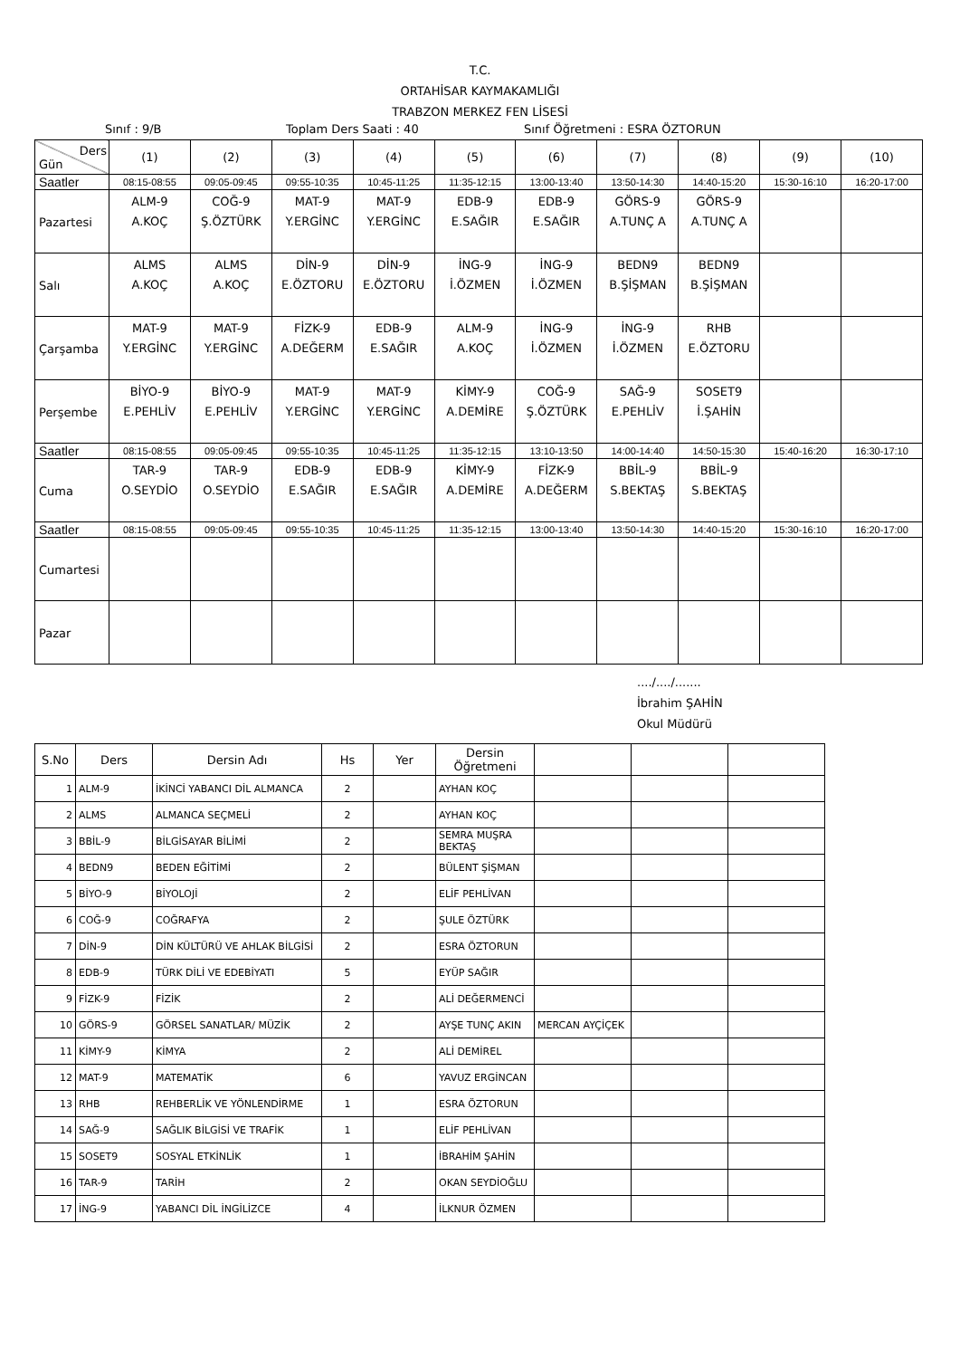T.C.
ORTAHİSAR KAYMAKAMLIĞI
TRABZON MERKEZ FEN LİSESİ
Sınıf : 9/B Toplam Ders Saati : 40 Sınıf Öğretmeni : ESRA ÖZTORUN
| Ders Gün | (1) | (2) | (3) | (4) | (5) | (6) | (7) | (8) | (9) | (10) |
| Saatler | 08:15-08:55 | 09:05-09:45 | 09:55-10:35 | 10:45-11:25 | 11:35-12:15 | 13:00-13:40 | 13:50-14:30 | 14:40-15:20 | 15:30-16:10 | 16:20-17:00 |
| Pazartesi | ALM-9 A.KOÇ | COĞ-9 Ş.ÖZTÜRK | MAT-9 Y.ERGİNC | MAT-9 Y.ERGİNC | EDB-9 E.SAĞIR | EDB-9 E.SAĞIR | GÖRS-9 A.TUNÇ A | GÖRS-9 A.TUNÇ A | | |
| Salı | ALMS A.KOÇ | ALMS A.KOÇ | DİN-9 E.ÖZTORU | DİN-9 E.ÖZTORU | İNG-9 İ.ÖZMEN | İNG-9 İ.ÖZMEN | BEDN9 B.ŞİŞMAN | BEDN9 B.ŞİŞMAN | | |
| Çarşamba | MAT-9 Y.ERGİNC | MAT-9 Y.ERGİNC | FİZK-9 A.DEĞERM | EDB-9 E.SAĞIR | ALM-9 A.KOÇ | İNG-9 İ.ÖZMEN | İNG-9 İ.ÖZMEN | RHB E.ÖZTORU | | |
| Perşembe | BİYO-9 E.PEHLİV | BİYO-9 E.PEHLİV | MAT-9 Y.ERGİNC | MAT-9 Y.ERGİNC | KİMY-9 A.DEMİRE | COĞ-9 Ş.ÖZTÜRK | SAĞ-9 E.PEHLİV | SOSET9 İ.ŞAHİN | | |
| Saatler | 08:15-08:55 | 09:05-09:45 | 09:55-10:35 | 10:45-11:25 | 11:35-12:15 | 13:10-13:50 | 14:00-14:40 | 14:50-15:30 | 15:40-16:20 | 16:30-17:10 |
| Cuma | TAR-9 O.SEYDİO | TAR-9 O.SEYDİO | EDB-9 E.SAĞIR | EDB-9 E.SAĞIR | KİMY-9 A.DEMİRE | FİZK-9 A.DEĞERM | BBİL-9 S.BEKTAŞ | BBİL-9 S.BEKTAŞ | | |
| Saatler | 08:15-08:55 | 09:05-09:45 | 09:55-10:35 | 10:45-11:25 | 11:35-12:15 | 13:00-13:40 | 13:50-14:30 | 14:40-15:20 | 15:30-16:10 | 16:20-17:00 |
| Cumartesi | | | | | | | | | | |
| Pazar | | | | | | | | | | |
..../..../.......
İbrahim ŞAHİN
Okul Müdürü
| S.No | Ders | Dersin Adı | Hs | Yer | Dersin Öğretmeni | | | |
| --- | --- | --- | --- | --- | --- | --- | --- | --- |
| 1 | ALM-9 | İKİNCİ YABANCI DİL ALMANCA | 2 | | AYHAN KOÇ | | | |
| 2 | ALMS | ALMANCA SEÇMELİ | 2 | | AYHAN KOÇ | | | |
| 3 | BBİL-9 | BİLGİSAYAR BİLİMİ | 2 | | SEMRA MUŞRA BEKTAŞ | | | |
| 4 | BEDN9 | BEDEN EĞİTİMİ | 2 | | BÜLENT ŞİŞMAN | | | |
| 5 | BİYO-9 | BİYOLOJİ | 2 | | ELİF PEHLİVAN | | | |
| 6 | COĞ-9 | COĞRAFYA | 2 | | ŞULE ÖZTÜRK | | | |
| 7 | DİN-9 | DİN KÜLTÜRÜ VE AHLAK BİLGİSİ | 2 | | ESRA ÖZTORUN | | | |
| 8 | EDB-9 | TÜRK DİLİ VE EDEBİYATI | 5 | | EYÜP SAĞIR | | | |
| 9 | FİZK-9 | FİZİK | 2 | | ALİ DEĞERMENCİ | | | |
| 10 | GÖRS-9 | GÖRSEL SANATLAR/ MÜZİK | 2 | | AYŞE TUNÇ AKIN | MERCAN AYÇİÇEK | | |
| 11 | KİMY-9 | KİMYA | 2 | | ALİ DEMİREL | | | |
| 12 | MAT-9 | MATEMATİK | 6 | | YAVUZ ERGİNCAN | | | |
| 13 | RHB | REHBERLİK VE YÖNLENDİRME | 1 | | ESRA ÖZTORUN | | | |
| 14 | SAĞ-9 | SAĞLIK BİLGİSİ VE TRAFİK | 1 | | ELİF PEHLİVAN | | | |
| 15 | SOSET9 | SOSYAL ETKİNLİK | 1 | | İBRAHİM ŞAHİN | | | |
| 16 | TAR-9 | TARİH | 2 | | OKAN SEYDİOĞLU | | | |
| 17 | İNG-9 | YABANCI DİL İNGİLİZCE | 4 | | İLKNUR ÖZMEN | | | |